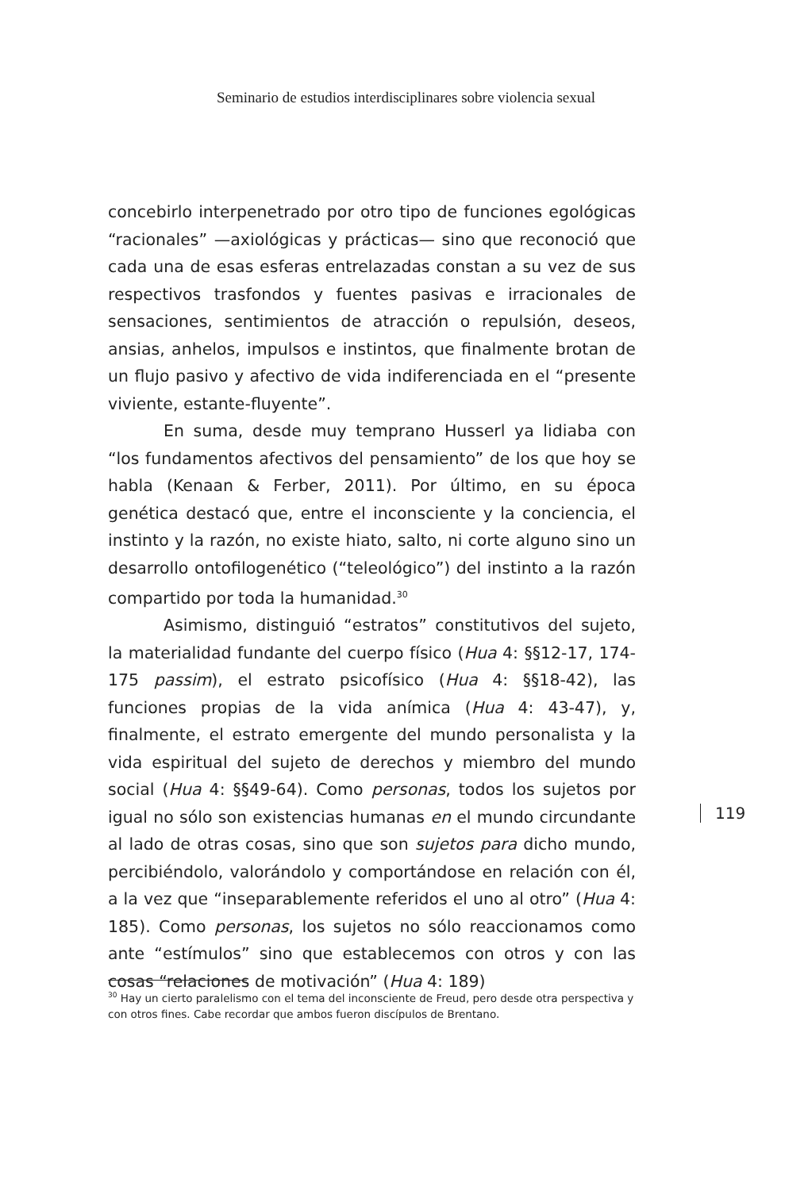Seminario de estudios interdisciplinares sobre violencia sexual
concebirlo interpenetrado por otro tipo de funciones egológicas “racionales” —axiológicas y prácticas— sino que reconoció que cada una de esas esferas entrelazadas constan a su vez de sus respectivos trasfondos y fuentes pasivas e irracionales de sensaciones, sentimientos de atracción o repulsión, deseos, ansias, anhelos, impulsos e instintos, que finalmente brotan de un flujo pasivo y afectivo de vida indiferenciada en el “presente viviente, estante-fluyente”.
En suma, desde muy temprano Husserl ya lidiaba con “los fundamentos afectivos del pensamiento” de los que hoy se habla (Kenaan & Ferber, 2011). Por último, en su época genética destacó que, entre el inconsciente y la conciencia, el instinto y la razón, no existe hiato, salto, ni corte alguno sino un desarrollo ontofilogenético (“teleológico”) del instinto a la razón compartido por toda la humanidad.<sup>30</sup>
Asimismo, distinguió “estratos” constitutivos del sujeto, la materialidad fundante del cuerpo físico (Hua 4: §§12-17, 174-175 passim), el estrato psicofísico (Hua 4: §§18-42), las funciones propias de la vida anímica (Hua 4: 43-47), y, finalmente, el estrato emergente del mundo personalista y la vida espiritual del sujeto de derechos y miembro del mundo social (Hua 4: §§49-64). Como personas, todos los sujetos por igual no sólo son existencias humanas en el mundo circundante al lado de otras cosas, sino que son sujetos para dicho mundo, percibiéndolo, valorándolo y comportándose en relación con él, a la vez que “inseparablemente referidos el uno al otro” (Hua 4: 185). Como personas, los sujetos no sólo reaccionamos como ante “estímulos” sino que establecemos con otros y con las cosas “relaciones de motivación” (Hua 4: 189)
119
<sup>30</sup> Hay un cierto paralelismo con el tema del inconsciente de Freud, pero desde otra perspectiva y con otros fines. Cabe recordar que ambos fueron discípulos de Brentano.